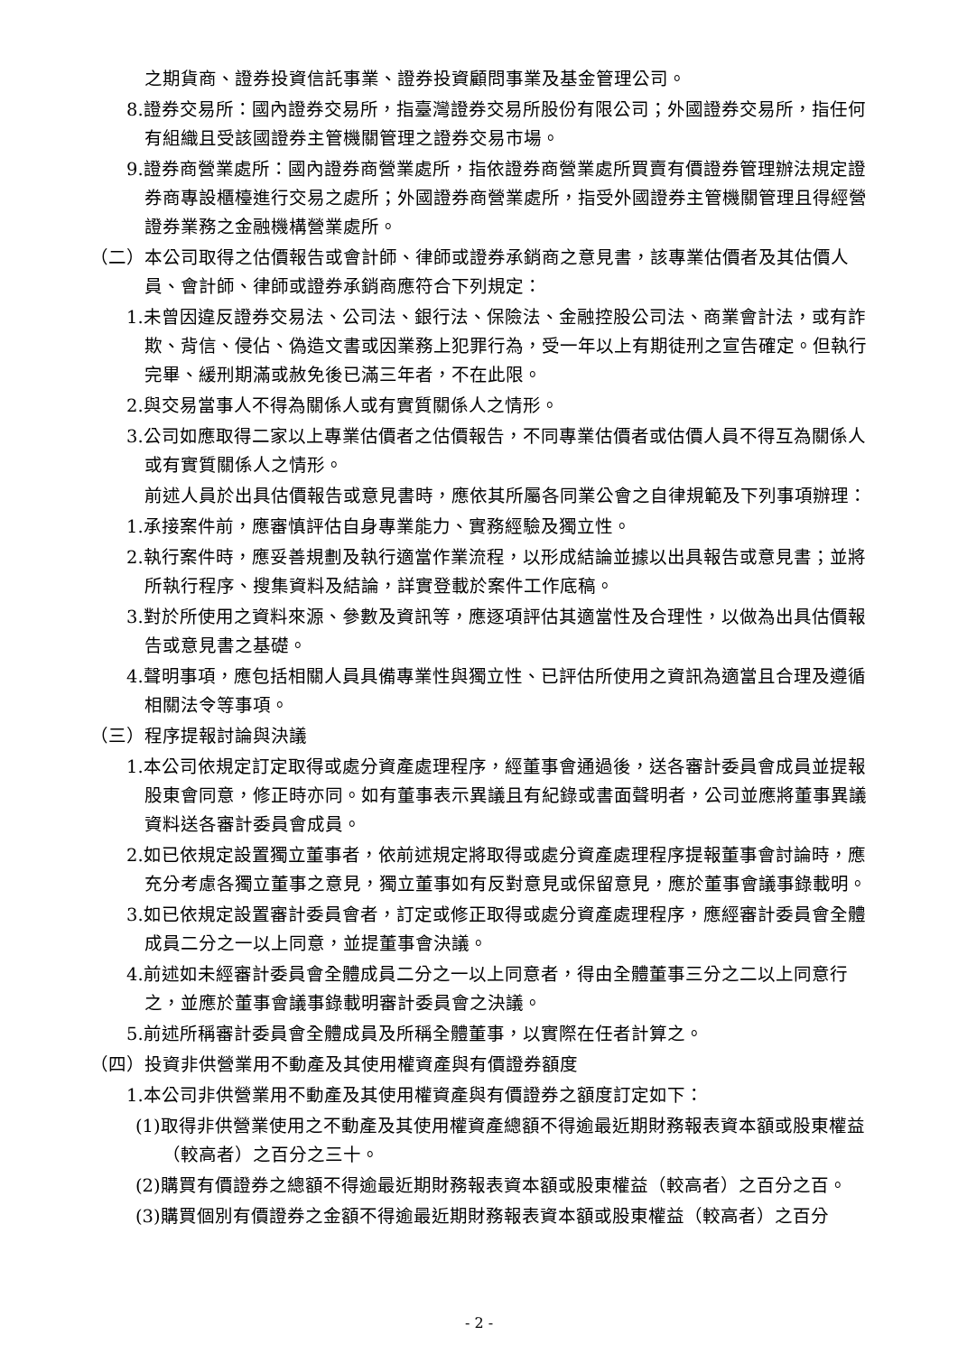之期貨商、證券投資信託事業、證券投資顧問事業及基金管理公司。
8.證券交易所：國內證券交易所，指臺灣證券交易所股份有限公司；外國證券交易所，指任何有組織且受該國證券主管機關管理之證券交易市場。
9.證券商營業處所：國內證券商營業處所，指依證券商營業處所買賣有價證券管理辦法規定證券商專設櫃檯進行交易之處所；外國證券商營業處所，指受外國證券主管機關管理且得經營證券業務之金融機構營業處所。
（二）本公司取得之估價報告或會計師、律師或證券承銷商之意見書，該專業估價者及其估價人員、會計師、律師或證券承銷商應符合下列規定：
1.未曾因違反證券交易法、公司法、銀行法、保險法、金融控股公司法、商業會計法，或有詐欺、背信、侵佔、偽造文書或因業務上犯罪行為，受一年以上有期徒刑之宣告確定。但執行完畢、緩刑期滿或赦免後已滿三年者，不在此限。
2.與交易當事人不得為關係人或有實質關係人之情形。
3.公司如應取得二家以上專業估價者之估價報告，不同專業估價者或估價人員不得互為關係人或有實質關係人之情形。
前述人員於出具估價報告或意見書時，應依其所屬各同業公會之自律規範及下列事項辦理：
1.承接案件前，應審慎評估自身專業能力、實務經驗及獨立性。
2.執行案件時，應妥善規劃及執行適當作業流程，以形成結論並據以出具報告或意見書；並將所執行程序、搜集資料及結論，詳實登載於案件工作底稿。
3.對於所使用之資料來源、參數及資訊等，應逐項評估其適當性及合理性，以做為出具估價報告或意見書之基礎。
4.聲明事項，應包括相關人員具備專業性與獨立性、已評估所使用之資訊為適當且合理及遵循相關法令等事項。
（三）程序提報討論與決議
1.本公司依規定訂定取得或處分資產處理程序，經董事會通過後，送各審計委員會成員並提報股東會同意，修正時亦同。如有董事表示異議且有紀錄或書面聲明者，公司並應將董事異議資料送各審計委員會成員。
2.如已依規定設置獨立董事者，依前述規定將取得或處分資產處理程序提報董事會討論時，應充分考慮各獨立董事之意見，獨立董事如有反對意見或保留意見，應於董事會議事錄載明。
3.如已依規定設置審計委員會者，訂定或修正取得或處分資產處理程序，應經審計委員會全體成員二分之一以上同意，並提董事會決議。
4.前述如未經審計委員會全體成員二分之一以上同意者，得由全體董事三分之二以上同意行之，並應於董事會議事錄載明審計委員會之決議。
5.前述所稱審計委員會全體成員及所稱全體董事，以實際在任者計算之。
（四）投資非供營業用不動產及其使用權資產與有價證券額度
1.本公司非供營業用不動產及其使用權資產與有價證券之額度訂定如下：
(1)取得非供營業使用之不動產及其使用權資產總額不得逾最近期財務報表資本額或股東權益（較高者）之百分之三十。
(2)購買有價證券之總額不得逾最近期財務報表資本額或股東權益（較高者）之百分之百。
(3)購買個別有價證券之金額不得逾最近期財務報表資本額或股東權益（較高者）之百分
- 2 -